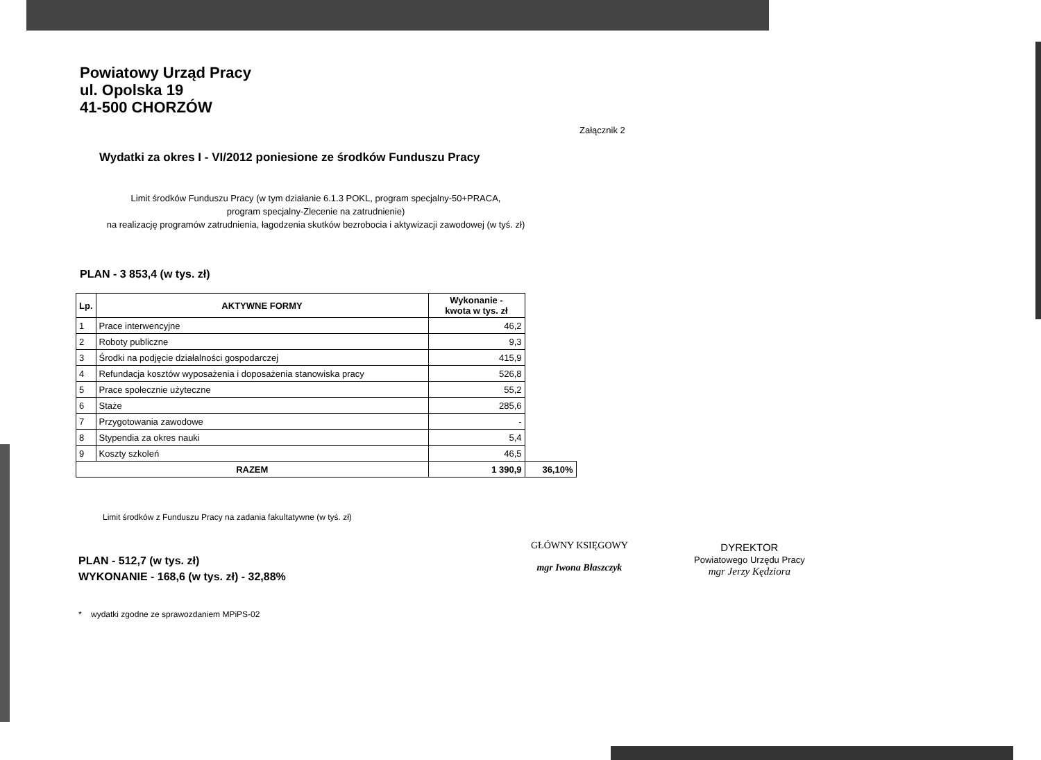Powiatowy Urząd Pracy
ul. Opolska 19
41-500 CHORZÓW
Załącznik 2
Wydatki za okres I - VI/2012 poniesione ze środków Funduszu Pracy
Limit środków Funduszu Pracy (w tym działanie 6.1.3 POKL, program specjalny-50+PRACA,
program specjalny-Zlecenie na zatrudnienie)
na realizację programów zatrudnienia, łagodzenia skutków bezrobocia i aktywizacji zawodowej (w tyś. zł)
PLAN - 3 853,4 (w tys. zł)
| Lp. | AKTYWNE FORMY | Wykonanie - kwota w tys. zł | |
| --- | --- | --- | --- |
| 1 | Prace interwencyjne | 46,2 | |
| 2 | Roboty publiczne | 9,3 | |
| 3 | Środki na podjęcie działalności gospodarczej | 415,9 | |
| 4 | Refundacja kosztów wyposażenia i doposażenia stanowiska pracy | 526,8 | |
| 5 | Prace społecznie użyteczne | 55,2 | |
| 6 | Staże | 285,6 | |
| 7 | Przygotowania zawodowe | - | |
| 8 | Stypendia za okres nauki | 5,4 | |
| 9 | Koszty szkoleń | 46,5 | |
| RAZEM | | 1 390,9 | 36,10% |
Limit środków z Funduszu Pracy na zadania fakultatywne (w tyś. zł)
PLAN - 512,7 (w tys. zł)
WYKONANIE - 168,6 (w tys. zł) - 32,88%
* wydatki zgodne ze sprawozdaniem MPiPS-02
GŁÓWNY KSIĘGOWY
mgr Iwona Błaszczyk
DYREKTOR
Powiatowego Urzędu Pracy
mgr Jerzy Kędziora